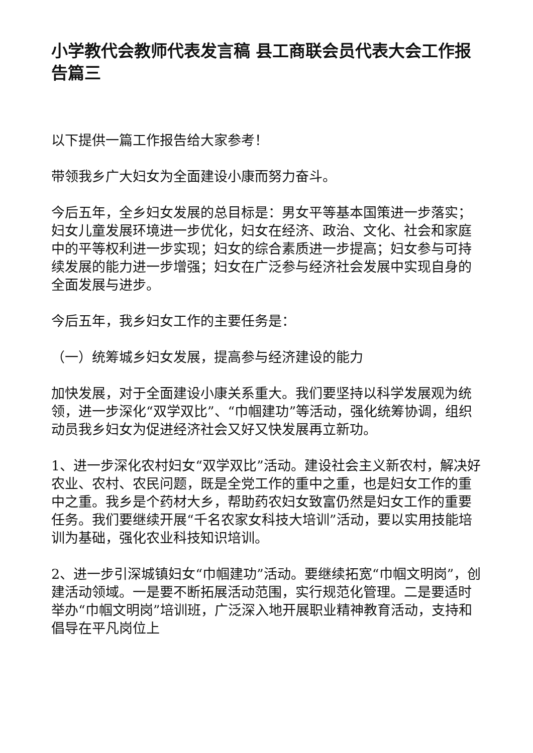小学教代会教师代表发言稿 县工商联会员代表大会工作报告篇三
以下提供一篇工作报告给大家参考！
带领我乡广大妇女为全面建设小康而努力奋斗。
今后五年，全乡妇女发展的总目标是：男女平等基本国策进一步落实；妇女儿童发展环境进一步优化，妇女在经济、政治、文化、社会和家庭中的平等权利进一步实现；妇女的综合素质进一步提高；妇女参与可持续发展的能力进一步增强；妇女在广泛参与经济社会发展中实现自身的全面发展与进步。
今后五年，我乡妇女工作的主要任务是：
（一）统筹城乡妇女发展，提高参与经济建设的能力
加快发展，对于全面建设小康关系重大。我们要坚持以科学发展观为统领，进一步深化“双学双比”、“巾帼建功”等活动，强化统筹协调，组织动员我乡妇女为促进经济社会又好又快发展再立新功。
1、进一步深化农村妇女“双学双比”活动。建设社会主义新农村，解决好农业、农村、农民问题，既是全党工作的重中之重，也是妇女工作的重中之重。我乡是个药材大乡，帮助药农妇女致富仍然是妇女工作的重要任务。我们要继续开展“千名农家女科技大培训”活动，要以实用技能培训为基础，强化农业科技知识培训。
2、进一步引深城镇妇女“巾帼建功”活动。要继续拓宽“巾帼文明岗”，创建活动领域。一是要不断拓展活动范围，实行规范化管理。二是要适时举办“巾帼文明岗”培训班，广泛深入地开展职业精神教育活动，支持和倡导在平凡岗位上